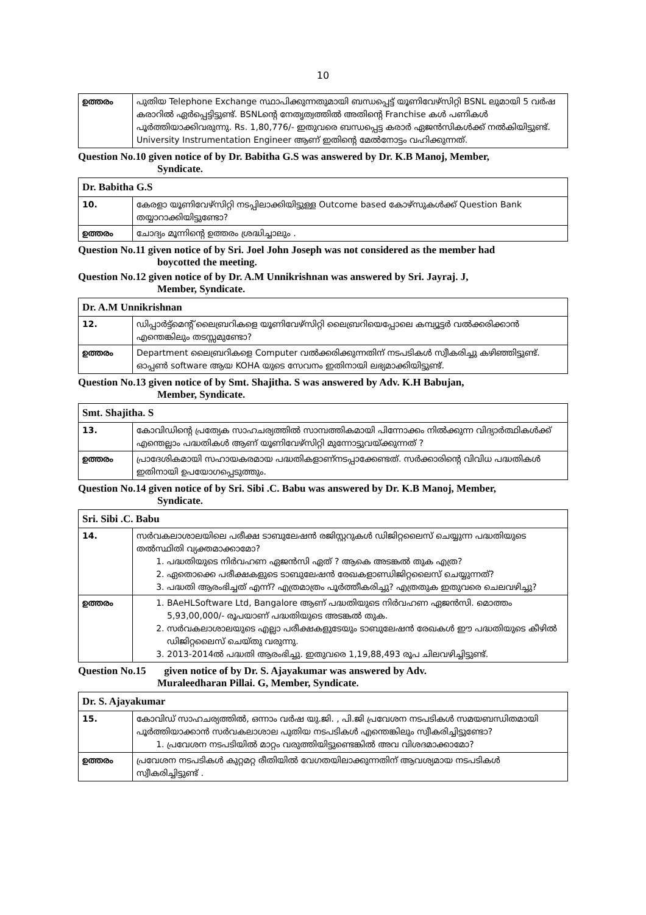10
| ഉത്തരം | പുതിയ Telephone Exchange സ്ഥാപിക്കുന്നതുമായി ബന്ധപ്പെട്ട് യൂണിവേഴ്സിറ്റി BSNL ലുമായി 5 വർഷ കരാറിൽ ഏർപ്പെട്ടിട്ടുണ്ട്. BSNLന്റെ നേതൃത്വത്തിൽ അതിന്റെ Franchise കൾ പണികൾ പൂർത്തിയാക്കിവരുന്നു. Rs. 1,80,776/- ഇതുവരെ ബന്ധപ്പെട്ട കരാർ ഏജൻസികൾക്ക് നൽകിയിട്ടുണ്ട്. University Instrumentation Engineer ആണ് ഇതിന്റെ മേൽനോട്ടം വഹിക്കുന്നത്. |
Question No.10 given notice of by Dr. Babitha G.S was answered by Dr. K.B Manoj, Member,
Syndicate.
| Dr. Babitha G.S | |
| 10. | കേരളാ യൂണിവേഴ്സിറ്റി നടപ്പിലാക്കിയിട്ടുള്ള Outcome based കോഴ്സുകൾക്ക് Question Bank തയ്യാറാക്കിയിട്ടുണ്ടോ? |
| ഉത്തരം | ചോദ്യം മൂന്നിന്റെ ഉത്തരം ശ്രദ്ധിച്ചാലും . |
Question No.11 given notice of by Sri. Joel John Joseph was not considered as the member had
boycotted the meeting.
Question No.12 given notice of by Dr. A.M Unnikrishnan was answered by Sri. Jayraj. J,
Member, Syndicate.
| Dr. A.M Unnikrishnan | |
| 12. | ഡിപ്പാർട്ട്മെന്റ് ലൈബ്രറികളെ യൂണിവേഴ്സിറ്റി ലൈബ്രറിയെപ്പോലെ കമ്പ്യൂട്ടർ വൽക്കരിക്കാൻ എന്തെങ്കിലും തടസ്സമുണ്ടോ? |
| ഉത്തരം | Department ലൈബ്രറികളെ Computer വൽക്കരിക്കുന്നതിന് നടപടികൾ സ്വീകരിച്ചു കഴിഞ്ഞിട്ടുണ്ട്. ഓപ്പൺ software ആയ KOHA യുടെ സേവനം ഇതിനായി ലഭ്യമാക്കിയിട്ടുണ്ട്. |
Question No.13 given notice of by Smt. Shajitha. S was answered by Adv. K.H Babujan,
Member, Syndicate.
| Smt. Shajitha. S | |
| 13. | കോവിഡിന്റെ പ്രത്യേക സാഹചര്യത്തിൽ സാമ്പത്തികമായി പിന്നോക്കം നിൽക്കുന്ന വിദ്യാർത്ഥികൾക്ക് എന്തെല്ലാം പദ്ധതികൾ ആണ് യൂണിവേഴ്സിറ്റി മുന്നോട്ടുവയ്ക്കുന്നത് ? |
| ഉത്തരം | പ്രാദേശികമായി സഹായകരമായ പദ്ധതികളാണ്നടപ്പാക്കേണ്ടത്. സർക്കാരിന്റെ വിവിധ പദ്ധതികൾ ഇതിനായി ഉപയോഗപ്പെടുത്തും. |
Question No.14 given notice of by Sri. Sibi .C. Babu was answered by Dr. K.B Manoj, Member,
Syndicate.
| Sri. Sibi .C. Babu | |
| 14. | സർവകലാശാലയിലെ പരീക്ഷ ടാബുലേഷൻ രജിസ്റ്ററുകൾ ഡിജിറ്റലൈസ് ചെയ്യുന്ന പദ്ധതിയുടെ തൽസ്ഥിതി വ്യക്തമാക്കാമോ? 1. പദ്ധതിയുടെ നിർവഹണ ഏജൻസി ഏത് ? ആകെ അടങ്കൽ തുക എത്ര? 2. ഏതൊക്കെ പരീക്ഷകളുടെ ടാബുലേഷൻ രേഖകളാണ്ഡിജിറ്റലൈസ് ചെയ്യുന്നത്? 3. പദ്ധതി ആരംഭിച്ചത് എന്ന്? എത്രമാത്രം പൂർത്തീകരിച്ചു? എത്രതുക ഇതുവരെ ചെലവഴിച്ചു? |
| ഉത്തരം | 1. BAeHLSoftware Ltd, Bangalore ആണ് പദ്ധതിയുടെ നിർവഹണ ഏജൻസി. മൊത്തം 5,93,00,000/- രൂപയാണ് പദ്ധതിയുടെ അടങ്കൽ തുക. 2. സർവകലാശാലയുടെ എല്ലാ പരീക്ഷകളുടേയും ടാബുലേഷൻ രേഖകൾ ഈ പദ്ധതിയുടെ കീഴിൽ ഡിജിറ്റലൈസ് ചെയ്തു വരുന്നു. 3. 2013-2014ൽ പദ്ധതി ആരംഭിച്ചു. ഇതുവരെ 1,19,88,493 രൂപ ചിലവഴിച്ചിട്ടുണ്ട്. |
Question No.15 given notice of by Dr. S. Ajayakumar was answered by Adv.
Muraleedharan Pillai. G, Member, Syndicate.
| Dr. S. Ajayakumar | |
| 15. | കോവിഡ് സാഹചര്യത്തിൽ, ഒന്നാം വർഷ യു.ജി. , പി.ജി പ്രവേശന നടപടികൾ സമയബന്ധിതമായി പൂർത്തിയാക്കാൻ സർവകലാശാല പുതിയ നടപടികൾ എന്തെങ്കിലും സ്വീകരിച്ചിട്ടുണ്ടോ? 1. പ്രവേശന നടപടിയിൽ മാറ്റം വരുത്തിയിട്ടുണ്ടെങ്കിൽ അവ വിശദമാക്കാമോ? |
| ഉത്തരം | പ്രവേശന നടപടികൾ കുറ്റമറ്റ രീതിയിൽ വേഗതയിലാക്കുന്നതിന് ആവശ്യമായ നടപടികൾ സ്വീകരിച്ചിട്ടുണ്ട് . |